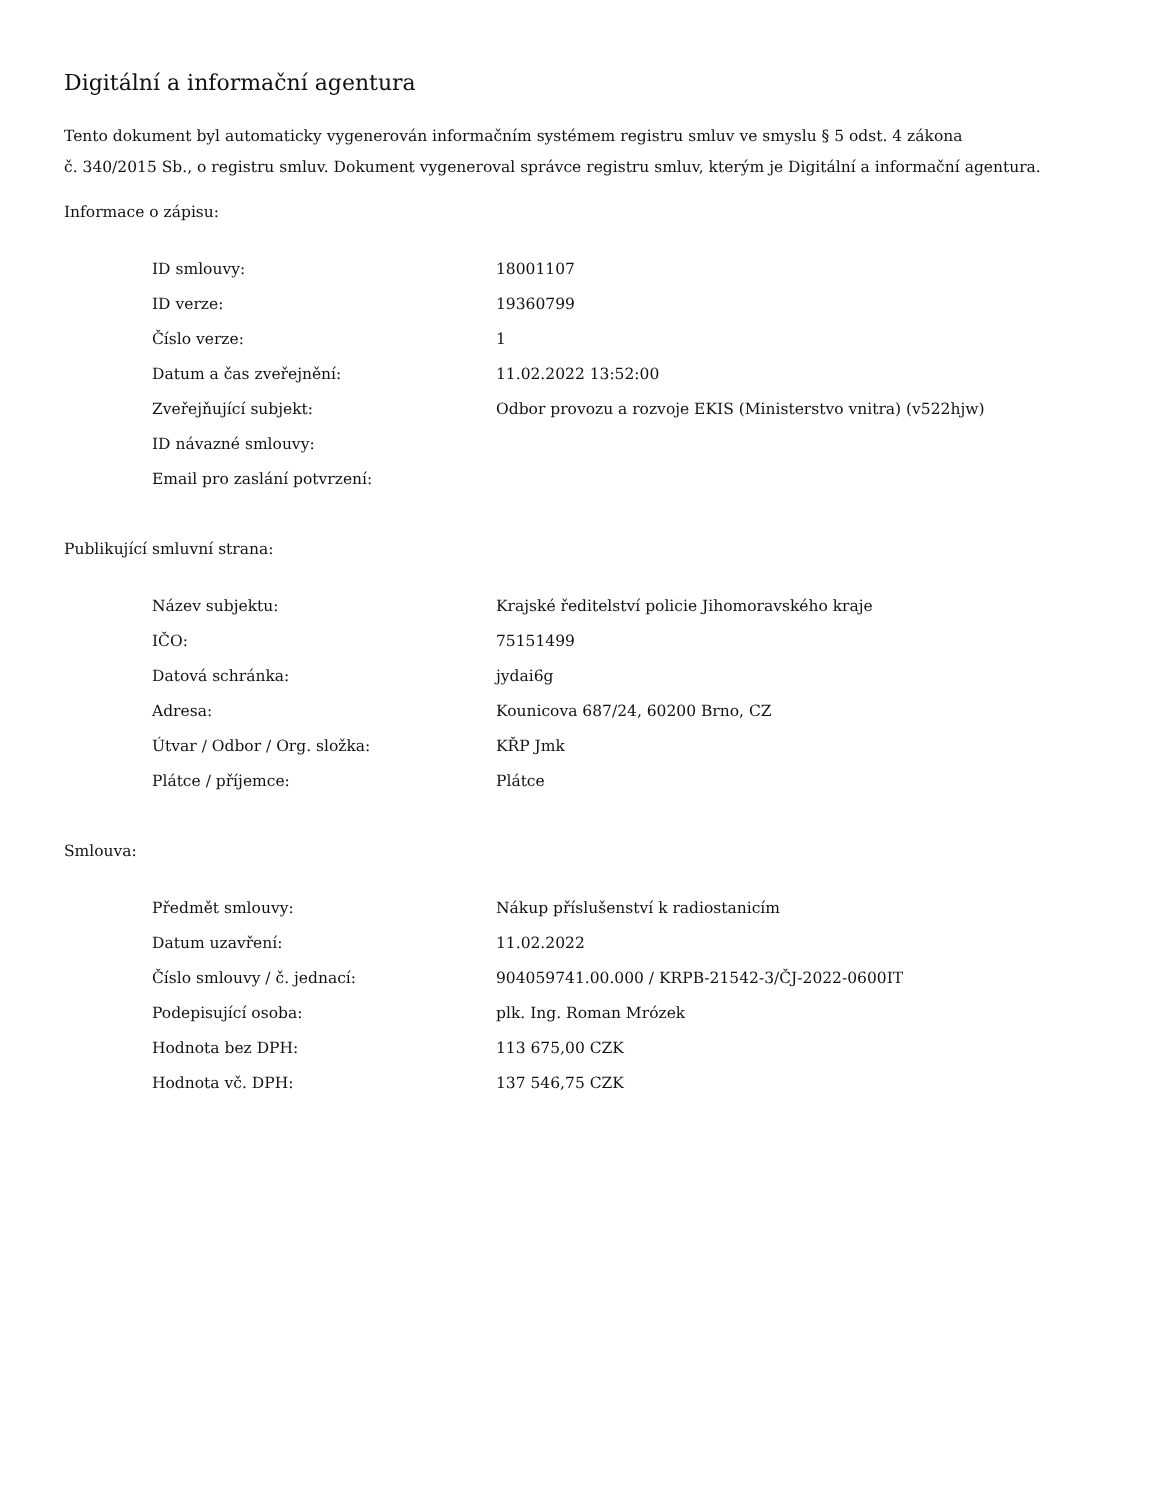Digitální a informační agentura
Tento dokument byl automaticky vygenerován informačním systémem registru smluv ve smyslu § 5 odst. 4 zákona
č. 340/2015 Sb., o registru smluv. Dokument vygeneroval správce registru smluv, kterým je Digitální a informační agentura.
Informace o zápisu:
| ID smlouvy: | 18001107 |
| ID verze: | 19360799 |
| Číslo verze: | 1 |
| Datum a čas zveřejnění: | 11.02.2022 13:52:00 |
| Zveřejňující subjekt: | Odbor provozu a rozvoje EKIS (Ministerstvo vnitra) (v522hjw) |
| ID návazné smlouvy: | |
| Email pro zaslání potvrzení: | |
Publikující smluvní strana:
| Název subjektu: | Krajské ředitelství policie Jihomoravského kraje |
| IČO: | 75151499 |
| Datová schránka: | jydai6g |
| Adresa: | Kounicova 687/24, 60200 Brno, CZ |
| Útvar / Odbor / Org. složka: | KŘP Jmk |
| Plátce / příjemce: | Plátce |
Smlouva:
| Předmět smlouvy: | Nákup příslušenství k radiostanicím |
| Datum uzavření: | 11.02.2022 |
| Číslo smlouvy / č. jednací: | 904059741.00.000 / KRPB-21542-3/ČJ-2022-0600IT |
| Podepisující osoba: | plk. Ing. Roman Mrózek |
| Hodnota bez DPH: | 113 675,00 CZK |
| Hodnota vč. DPH: | 137 546,75 CZK |